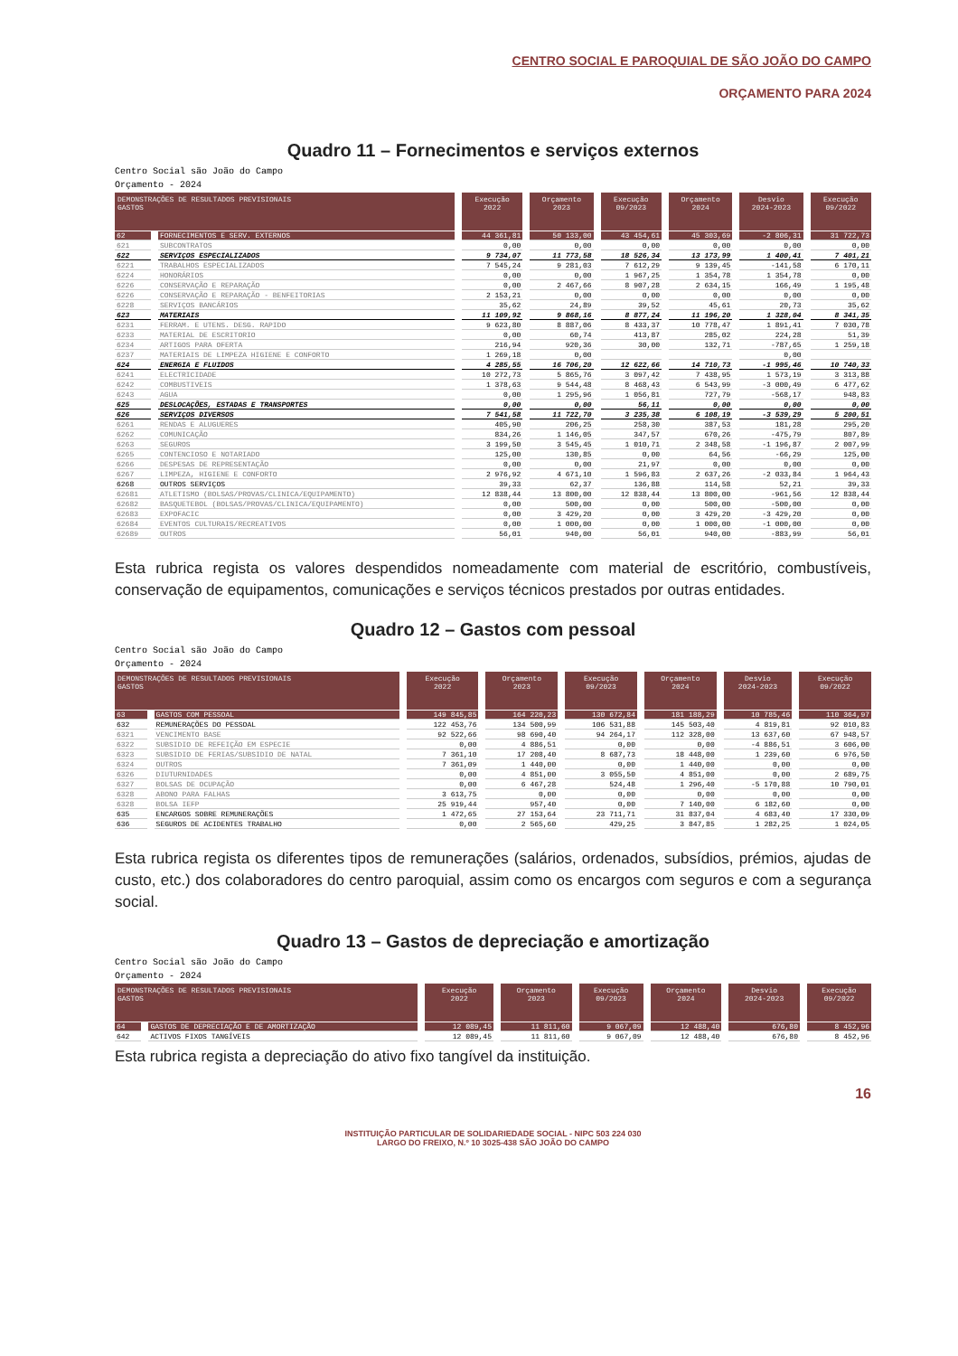CENTRO SOCIAL E PAROQUIAL DE SÃO JOÃO DO CAMPO
ORÇAMENTO PARA 2024
Quadro 11 – Fornecimentos e serviços externos
Centro Social são João do Campo
Orçamento - 2024
| DEMONSTRAÇÕES DE RESULTADOS PREVISIONAIS GASTOS | | Execução 2022 | Orçamento 2023 | Execução 09/2023 | Orçamento 2024 | Desvio 2024-2023 | Execução 09/2022 |
| --- | --- | --- | --- | --- | --- | --- | --- |
| 62 | FORNECIMENTOS E SERV. EXTERNOS | 44 361,81 | 50 133,00 | 43 454,61 | 45 303,69 | -2 806,31 | 31 722,73 |
| 621 | SUBCONTRATOS | 0,00 | 0,00 | 0,00 | 0,00 | 0,00 | 0,00 |
| 622 | SERVIÇOS ESPECIALIZADOS | 9 734,07 | 11 773,58 | 18 526,34 | 13 173,99 | 1 400,41 | 7 401,21 |
| 6221 | TRABALHOS ESPECIALIZADOS | 7 545,24 | 9 281,03 | 7 612,29 | 9 139,45 | -141,58 | 6 170,11 |
| 6224 | HONORÁRIOS | 0,00 | 0,00 | 1 967,25 | 1 354,78 | 1 354,78 | 0,00 |
| 6226 | CONSERVAÇÃO E REPARAÇÃO | 0,00 | 2 467,66 | 8 907,28 | 2 634,15 | 166,49 | 1 195,48 |
| 6226 | CONSERVAÇÃO E REPARAÇÃO - BENFEITORIAS | 2 153,21 | 0,00 | 0,00 | 0,00 | 0,00 | 0,00 |
| 6228 | SERVIÇOS BANCÁRIOS | 35,62 | 24,89 | 39,52 | 45,61 | 20,73 | 35,62 |
| 623 | MATERIAIS | 11 109,92 | 9 868,16 | 8 877,24 | 11 196,20 | 1 328,04 | 8 341,35 |
| 6231 | FERRAM. E UTENS. DESG. RAPIDO | 9 623,80 | 8 887,06 | 8 433,37 | 10 778,47 | 1 891,41 | 7 030,78 |
| 6233 | MATERIAL DE ESCRITORIO | 0,00 | 60,74 | 413,87 | 285,02 | 224,28 | 51,39 |
| 6234 | ARTIGOS PARA OFERTA | 216,94 | 920,36 | 30,00 | 132,71 | -787,65 | 1 259,18 |
| 6237 | MATERIAIS DE LIMPEZA HIGIENE E CONFORTO | 1 269,18 | 0,00 | | | 0,00 | |
| 624 | ENERGIA E FLUIDOS | 4 285,55 | 16 706,20 | 12 622,66 | 14 710,73 | -1 995,46 | 10 740,33 |
| 6241 | ELECTRICIDADE | 10 272,73 | 5 865,76 | 3 097,42 | 7 438,95 | 1 573,19 | 3 313,88 |
| 6242 | COMBUSTIVEIS | 1 378,63 | 9 544,48 | 8 468,43 | 6 543,99 | -3 000,49 | 6 477,62 |
| 6243 | AGUA | 0,00 | 1 295,96 | 1 056,81 | 727,79 | -568,17 | 948,83 |
| 625 | DESLOCAÇÕES, ESTADAS E TRANSPORTES | 0,00 | 0,00 | 56,11 | 0,00 | 0,00 | 0,00 |
| 626 | SERVIÇOS DIVERSOS | 7 541,58 | 11 722,70 | 3 235,38 | 6 108,19 | -3 539,29 | 5 200,51 |
| 6261 | RENDAS E ALUGUERES | 405,90 | 206,25 | 258,30 | 387,53 | 181,28 | 295,20 |
| 6262 | COMUNICAÇÃO | 834,26 | 1 146,05 | 347,57 | 670,26 | -475,79 | 807,89 |
| 6263 | SEGUROS | 3 199,50 | 3 545,45 | 1 010,71 | 2 348,58 | -1 196,87 | 2 007,99 |
| 6265 | CONTENCIOSO E NOTARIADO | 125,00 | 130,85 | 0,00 | 64,56 | -66,29 | 125,00 |
| 6266 | DESPESAS DE REPRESENTAÇÃO | 0,00 | 0,00 | 21,97 | 0,00 | 0,00 | 0,00 |
| 6267 | LIMPEZA, HIGIENE E CONFORTO | 2 976,92 | 4 671,10 | 1 596,83 | 2 637,26 | -2 033,84 | 1 964,43 |
| 6268 | OUTROS SERVIÇOS | 39,33 | 62,37 | 136,88 | 114,58 | 52,21 | 39,33 |
| 62681 | ATLETISMO (BOLSAS/PROVAS/CLINICA/EQUIPAMENTO) | 12 838,44 | 13 800,00 | 12 838,44 | 13 800,00 | -961,56 | 12 838,44 |
| 62682 | BASQUETEBOL (BOLSAS/PROVAS/CLINICA/EQUIPAMENTO) | 0,00 | 500,00 | 0,00 | 500,00 | -500,00 | 0,00 |
| 62683 | EXPOFACIC | 0,00 | 3 429,20 | 0,00 | 3 429,20 | -3 429,20 | 0,00 |
| 62684 | EVENTOS CULTURAIS/RECREATIVOS | 0,00 | 1 000,00 | 0,00 | 1 000,00 | -1 000,00 | 0,00 |
| 62689 | OUTROS | 56,01 | 940,00 | 56,01 | 940,00 | -883,99 | 56,01 |
Esta rubrica regista os valores despendidos nomeadamente com material de escritório, combustíveis, conservação de equipamentos, comunicações e serviços técnicos prestados por outras entidades.
Quadro 12 – Gastos com pessoal
Centro Social são João do Campo
Orçamento - 2024
| DEMONSTRAÇÕES DE RESULTADOS PREVISIONAIS GASTOS | | Execução 2022 | Orçamento 2023 | Execução 09/2023 | Orçamento 2024 | Desvio 2024-2023 | Execução 09/2022 |
| --- | --- | --- | --- | --- | --- | --- | --- |
| 63 | GASTOS COM PESSOAL | 149 845,85 | 164 220,23 | 130 672,84 | 181 188,29 | 10 785,46 | 110 364,97 |
| 632 | REMUNERAÇÕES DO PESSOAL | 122 453,76 | 134 500,99 | 106 531,88 | 145 503,40 | 4 819,81 | 92 010,83 |
| 6321 | VENCIMENTO BASE | 92 522,66 | 98 690,40 | 94 264,17 | 112 328,00 | 13 637,60 | 67 948,57 |
| 6322 | SUBSIDIO DE REFEIÇÃO EM ESPECIE | 0,00 | 4 886,51 | 0,00 | 0,00 | -4 886,51 | 3 606,00 |
| 6323 | SUBSIDIO DE FERIAS/SUBSIDIO DE NATAL | 7 361,10 | 17 208,40 | 8 687,73 | 18 448,00 | 1 239,60 | 6 976,50 |
| 6324 | OUTROS | 7 361,09 | 1 440,00 | 0,00 | 1 440,00 | 0,00 | 0,00 |
| 6326 | DIUTURNIDADES | 0,00 | 4 851,00 | 3 055,50 | 4 851,00 | 0,00 | 2 689,75 |
| 6327 | BOLSAS DE OCUPAÇÃO | 0,00 | 6 467,28 | 524,48 | 1 296,40 | -5 170,88 | 10 790,01 |
| 6328 | ABONO PARA FALHAS | 3 613,75 | 0,00 | 0,00 | 0,00 | 0,00 | 0,00 |
| 6328 | BOLSA IEFP | 25 919,44 | 957,40 | 0,00 | 7 140,00 | 6 182,60 | 0,00 |
| 635 | ENCARGOS SOBRE REMUNERAÇÕES | 1 472,65 | 27 153,64 | 23 711,71 | 31 837,04 | 4 683,40 | 17 330,09 |
| 636 | SEGUROS DE ACIDENTES TRABALHO | 0,00 | 2 565,60 | 429,25 | 3 847,85 | 1 282,25 | 1 024,05 |
Esta rubrica regista os diferentes tipos de remunerações (salários, ordenados, subsídios, prémios, ajudas de custo, etc.) dos colaboradores do centro paroquial, assim como os encargos com seguros e com a segurança social.
Quadro 13 – Gastos de depreciação e amortização
Centro Social são João do Campo
Orçamento - 2024
| DEMONSTRAÇÕES DE RESULTADOS PREVISIONAIS GASTOS | | Execução 2022 | Orçamento 2023 | Execução 09/2023 | Orçamento 2024 | Desvio 2024-2023 | Execução 09/2022 |
| --- | --- | --- | --- | --- | --- | --- | --- |
| 64 | GASTOS DE DEPRECIAÇÃO E DE AMORTIZAÇÃO | 12 089,45 | 11 811,60 | 9 067,09 | 12 488,40 | 676,80 | 8 452,96 |
| 642 | ACTIVOS FIXOS TANGÍVEIS | 12 089,45 | 11 811,60 | 9 067,09 | 12 488,40 | 676,80 | 8 452,96 |
Esta rubrica regista a depreciação do ativo fixo tangível da instituição.
16
INSTITUIÇÃO PARTICULAR DE SOLIDARIEDADE SOCIAL - NIPC 503 224 030
LARGO DO FREIXO, N.º 10 3025-438 SÃO JOÃO DO CAMPO